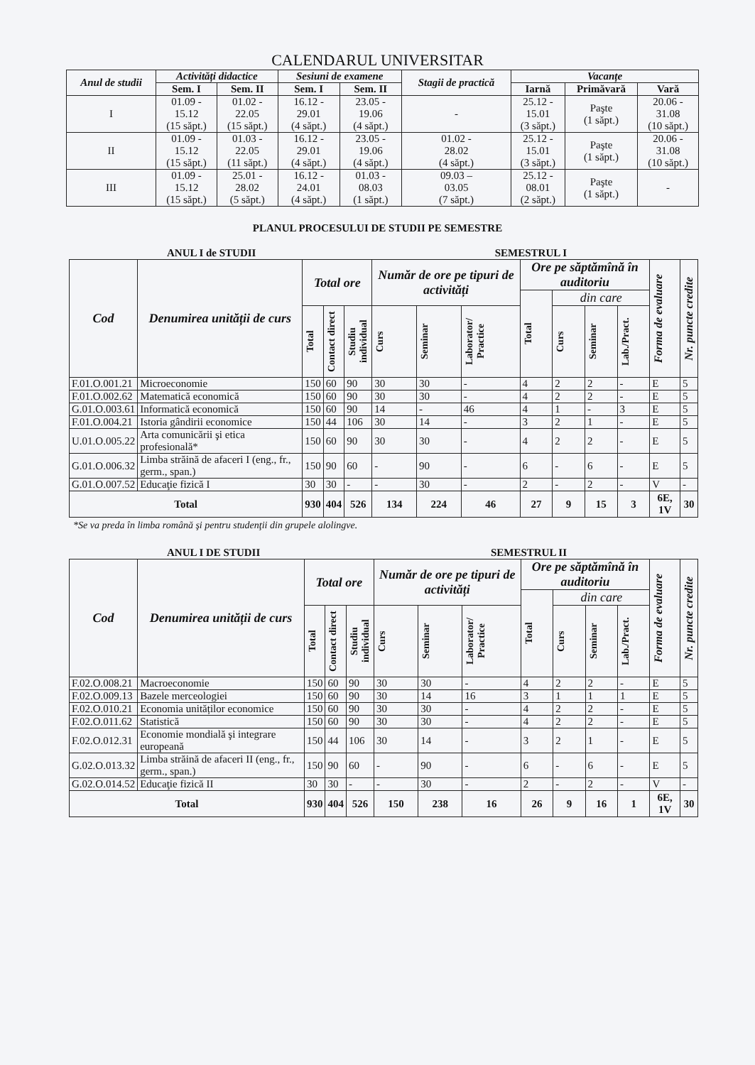CALENDARUL UNIVERSITAR
| Anul de studii | Activități didactice | | Sesiuni de examene | | Stagii de practică | Vacanțe | | |
| --- | --- | --- | --- | --- | --- | --- | --- | --- |
| | Sem. I | Sem. II | Sem. I | Sem. II | | Iarnă | Primăvară | Vară |
| I | 01.09 - 15.12 (15 săpt.) | 01.02 - 22.05 (15 săpt.) | 16.12 - 29.01 (4 săpt.) | 23.05 - 19.06 (4 săpt.) | - | 25.12 - 15.01 (3 săpt.) | Paşte (1 săpt.) | 20.06 - 31.08 (10 săpt.) |
| II | 01.09 - 15.12 (15 săpt.) | 01.03 - 22.05 (11 săpt.) | 16.12 - 29.01 (4 săpt.) | 23.05 - 19.06 (4 săpt.) | 01.02 - 28.02 (4 săpt.) | 25.12 - 15.01 (3 săpt.) | Paşte (1 săpt.) | 20.06 - 31.08 (10 săpt.) |
| III | 01.09 - 15.12 (15 săpt.) | 25.01 - 28.02 (5 săpt.) | 16.12 - 24.01 (4 săpt.) | 01.03 - 08.03 (1 săpt.) | 09.03 – 03.05 (7 săpt.) | 25.12 - 08.01 (2 săpt.) | Paşte (1 săpt.) | - |
PLANUL PROCESULUI DE STUDII PE SEMESTRE
ANUL I de STUDII SEMESTRUL I
| Cod | Denumirea unității de curs | Total ore | | | Număr de ore pe tipuri de activități | | | Ore pe săptămînă în auditoriu | | | | Forma de evaluare | Nr. puncte credite |
| --- | --- | --- | --- | --- | --- | --- | --- | --- | --- | --- | --- | --- | --- |
| | | | | | | | | Total | din care | | | | |
| | | Total | Contact direct | Studiu individual | Curs | Seminar | Laborator/ Practice | | Curs | Seminar | Lab./Pract. | | |
| F.01.O.001.21 | Microeconomie | 150 | 60 | 90 | 30 | 30 | - | 4 | 2 | 2 | - | E | 5 |
| F.01.O.002.62 | Matematică economică | 150 | 60 | 90 | 30 | 30 | - | 4 | 2 | 2 | - | E | 5 |
| G.01.O.003.61 | Informatică economică | 150 | 60 | 90 | 14 | - | 46 | 4 | 1 | - | 3 | E | 5 |
| F.01.O.004.21 | Istoria gândirii economice | 150 | 44 | 106 | 30 | 14 | - | 3 | 2 | 1 | - | E | 5 |
| U.01.O.005.22 | Arta comunicării şi etica profesională* | 150 | 60 | 90 | 30 | 30 | - | 4 | 2 | 2 | - | E | 5 |
| G.01.O.006.32 | Limba străină de afaceri I (eng., fr., germ., span.) | 150 | 90 | 60 | - | 90 | - | 6 | - | 6 | - | E | 5 |
| G.01.O.007.52 | Educaţie fizică I | 30 | 30 | - | - | 30 | - | 2 | - | 2 | - | V | - |
| Total | | 930 | 404 | 526 | 134 | 224 | 46 | 27 | 9 | 15 | 3 | 6E, 1V | 30 |
*Se va preda în limba română şi pentru studenţii din grupele alolingve.
ANUL I DE STUDII SEMESTRUL II
| Cod | Denumirea unității de curs | Total ore | | | Număr de ore pe tipuri de activități | | | Ore pe săptămînă în auditoriu | | | | Forma de evaluare | Nr. puncte credite |
| --- | --- | --- | --- | --- | --- | --- | --- | --- | --- | --- | --- | --- | --- |
| | | | | | | | | Total | din care | | | | |
| | | Total | Contact direct | Studiu individual | Curs | Seminar | Laborator/ Practice | | Curs | Seminar | Lab./Pract. | | |
| F.02.O.008.21 | Macroeconomie | 150 | 60 | 90 | 30 | 30 | - | 4 | 2 | 2 | - | E | 5 |
| F.02.O.009.13 | Bazele merceologiei | 150 | 60 | 90 | 30 | 14 | 16 | 3 | 1 | 1 | 1 | E | 5 |
| F.02.O.010.21 | Economia unităților economice | 150 | 60 | 90 | 30 | 30 | - | 4 | 2 | 2 | - | E | 5 |
| F.02.O.011.62 | Statistică | 150 | 60 | 90 | 30 | 30 | - | 4 | 2 | 2 | - | E | 5 |
| F.02.O.012.31 | Economie mondială şi integrare europeană | 150 | 44 | 106 | 30 | 14 | - | 3 | 2 | 1 | - | E | 5 |
| G.02.O.013.32 | Limba străină de afaceri II (eng., fr., germ., span.) | 150 | 90 | 60 | - | 90 | - | 6 | - | 6 | - | E | 5 |
| G.02.O.014.52 | Educaţie fizică II | 30 | 30 | - | - | 30 | - | 2 | - | 2 | - | V | - |
| Total | | 930 | 404 | 526 | 150 | 238 | 16 | 26 | 9 | 16 | 1 | 6E, 1V | 30 |